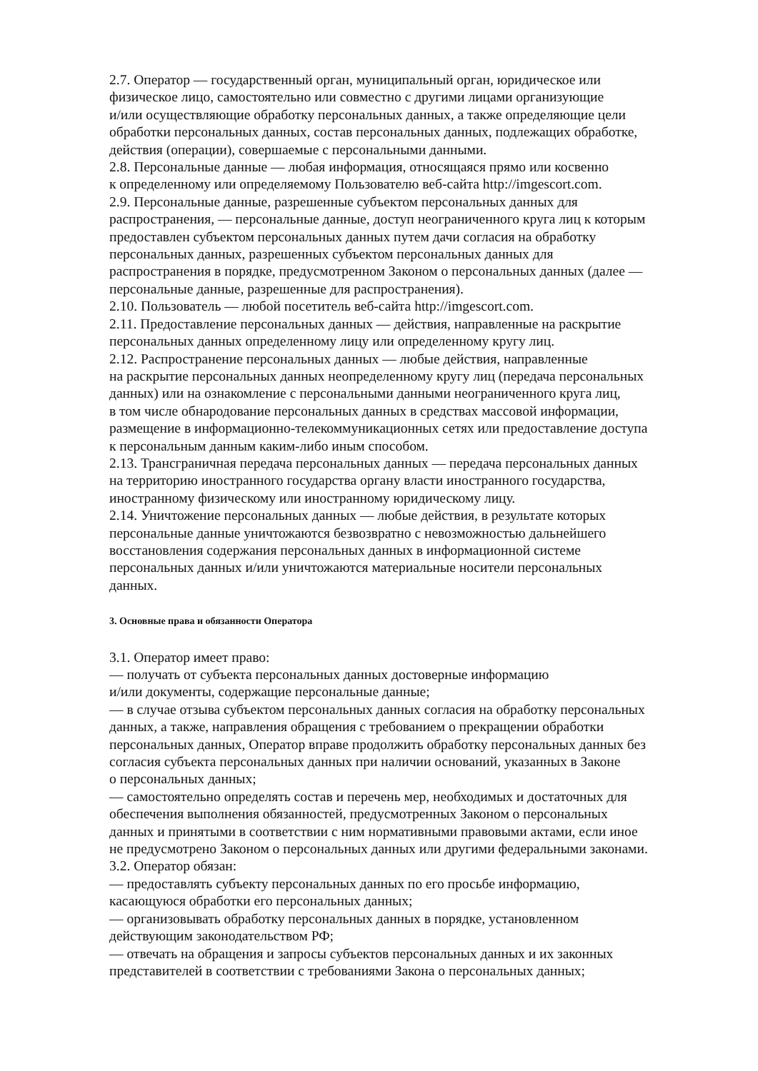2.7. Оператор — государственный орган, муниципальный орган, юридическое или
физическое лицо, самостоятельно или совместно с другими лицами организующие
и/или осуществляющие обработку персональных данных, а также определяющие цели
обработки персональных данных, состав персональных данных, подлежащих обработке,
действия (операции), совершаемые с персональными данными.
2.8. Персональные данные — любая информация, относящаяся прямо или косвенно
к определенному или определяемому Пользователю веб-сайта http://imgescort.com.
2.9. Персональные данные, разрешенные субъектом персональных данных для
распространения, — персональные данные, доступ неограниченного круга лиц к которым
предоставлен субъектом персональных данных путем дачи согласия на обработку
персональных данных, разрешенных субъектом персональных данных для
распространения в порядке, предусмотренном Законом о персональных данных (далее —
персональные данные, разрешенные для распространения).
2.10. Пользователь — любой посетитель веб-сайта http://imgescort.com.
2.11. Предоставление персональных данных — действия, направленные на раскрытие
персональных данных определенному лицу или определенному кругу лиц.
2.12. Распространение персональных данных — любые действия, направленные
на раскрытие персональных данных неопределенному кругу лиц (передача персональных
данных) или на ознакомление с персональными данными неограниченного круга лиц,
в том числе обнародование персональных данных в средствах массовой информации,
размещение в информационно-телекоммуникационных сетях или предоставление доступа
к персональным данным каким-либо иным способом.
2.13. Трансграничная передача персональных данных — передача персональных данных
на территорию иностранного государства органу власти иностранного государства,
иностранному физическому или иностранному юридическому лицу.
2.14. Уничтожение персональных данных — любые действия, в результате которых
персональные данные уничтожаются безвозвратно с невозможностью дальнейшего
восстановления содержания персональных данных в информационной системе
персональных данных и/или уничтожаются материальные носители персональных
данных.
3. Основные права и обязанности Оператора
3.1. Оператор имеет право:
— получать от субъекта персональных данных достоверные информацию
и/или документы, содержащие персональные данные;
— в случае отзыва субъектом персональных данных согласия на обработку персональных
данных, а также, направления обращения с требованием о прекращении обработки
персональных данных, Оператор вправе продолжить обработку персональных данных без
согласия субъекта персональных данных при наличии оснований, указанных в Законе
о персональных данных;
— самостоятельно определять состав и перечень мер, необходимых и достаточных для
обеспечения выполнения обязанностей, предусмотренных Законом о персональных
данных и принятыми в соответствии с ним нормативными правовыми актами, если иное
не предусмотрено Законом о персональных данных или другими федеральными законами.
3.2. Оператор обязан:
— предоставлять субъекту персональных данных по его просьбе информацию,
касающуюся обработки его персональных данных;
— организовывать обработку персональных данных в порядке, установленном
действующим законодательством РФ;
— отвечать на обращения и запросы субъектов персональных данных и их законных
представителей в соответствии с требованиями Закона о персональных данных;